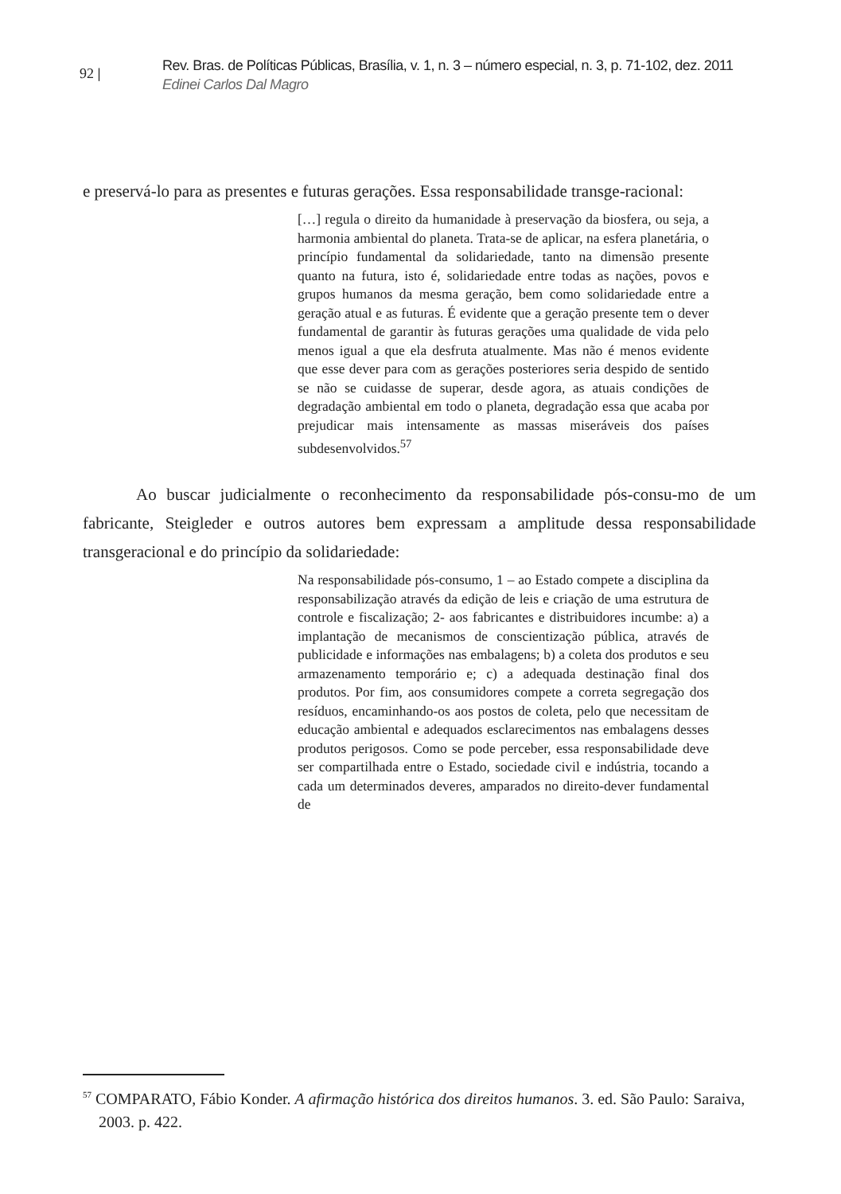92 |
Rev. Bras. de Políticas Públicas, Brasília, v. 1, n. 3 – número especial, n. 3, p. 71-102, dez. 2011
Edinei Carlos Dal Magro
e preservá-lo para as presentes e futuras gerações. Essa responsabilidade transge-racional:
[…] regula o direito da humanidade à preservação da biosfera, ou seja, a harmonia ambiental do planeta. Trata-se de aplicar, na esfera planetária, o princípio fundamental da solidariedade, tanto na dimensão presente quanto na futura, isto é, solidariedade entre todas as nações, povos e grupos humanos da mesma geração, bem como solidariedade entre a geração atual e as futuras. É evidente que a geração presente tem o dever fundamental de garantir às futuras gerações uma qualidade de vida pelo menos igual a que ela desfruta atualmente. Mas não é menos evidente que esse dever para com as gerações posteriores seria despido de sentido se não se cuidasse de superar, desde agora, as atuais condições de degradação ambiental em todo o planeta, degradação essa que acaba por prejudicar mais intensamente as massas miseráveis dos países subdesenvolvidos.<sup>57</sup>
Ao buscar judicialmente o reconhecimento da responsabilidade pós-consu-mo de um fabricante, Steigleder e outros autores bem expressam a amplitude dessa responsabilidade transgeracional e do princípio da solidariedade:
Na responsabilidade pós-consumo, 1 – ao Estado compete a disciplina da responsabilização através da edição de leis e criação de uma estrutura de controle e fiscalização; 2- aos fabricantes e distribuidores incumbe: a) a implantação de mecanismos de conscientização pública, através de publicidade e informações nas embalagens; b) a coleta dos produtos e seu armazenamento temporário e; c) a adequada destinação final dos produtos. Por fim, aos consumidores compete a correta segregação dos resíduos, encaminhando-os aos postos de coleta, pelo que necessitam de educação ambiental e adequados esclarecimentos nas embalagens desses produtos perigosos. Como se pode perceber, essa responsabilidade deve ser compartilhada entre o Estado, sociedade civil e indústria, tocando a cada um determinados deveres, amparados no direito-dever fundamental de
<sup>57</sup> COMPARATO, Fábio Konder. A afirmação histórica dos direitos humanos. 3. ed. São Paulo: Saraiva, 2003. p. 422.